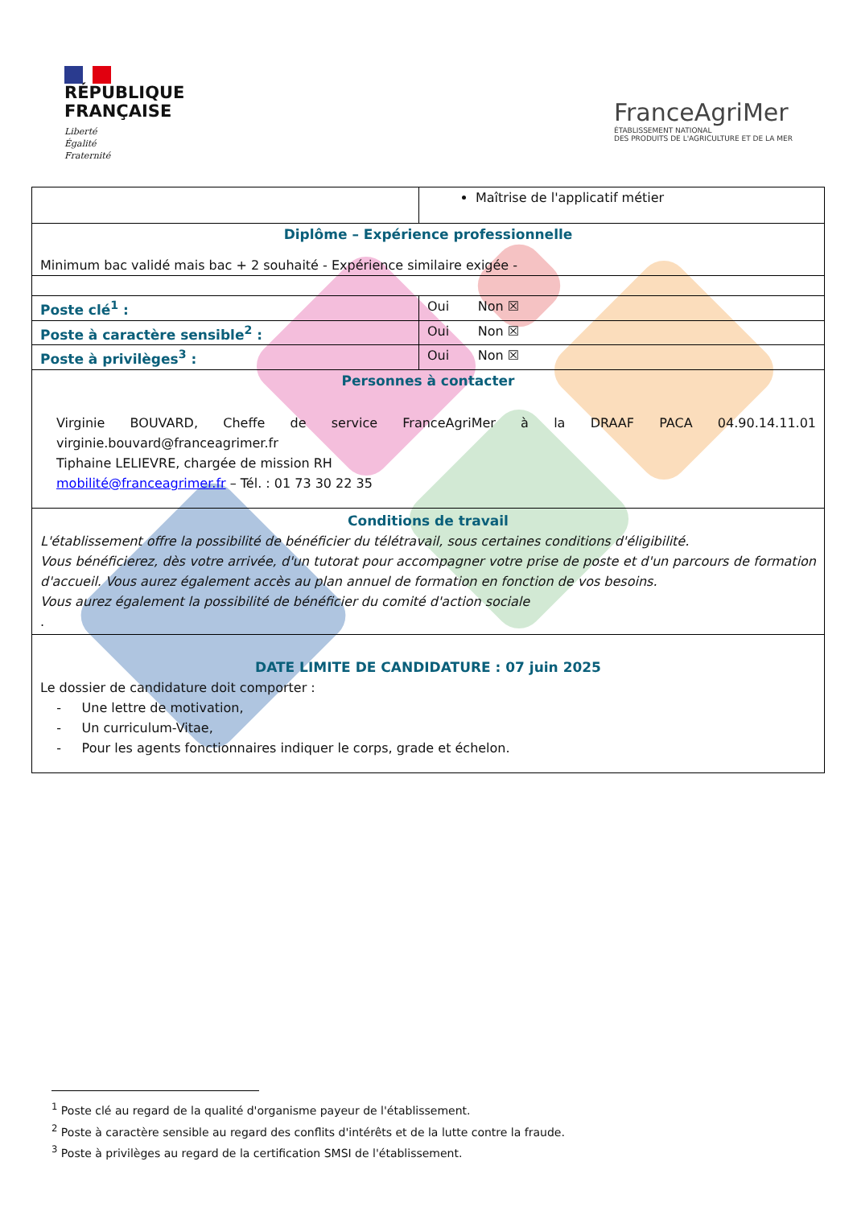RÉPUBLIQUE
FRANÇAISE
Liberté
Égalité
Fraternité
FranceAgriMer
ÉTABLISSEMENT NATIONAL
DES PRODUITS DE L'AGRICULTURE ET DE LA MER
| | Maîtrise de l'applicatif métier |
| Diplôme – Expérience professionnelle Minimum bac validé mais bac + 2 souhaité - Expérience similaire exigée - | |
| Poste clé<sup>1</sup> : | Oui Non ☒ |
| Poste à caractère sensible<sup>2</sup> : | Oui Non ☒ |
| Poste à privilèges<sup>3</sup> : | Oui Non ☒ |
| Personnes à contacter Virginie BOUVARD, Cheffe de service FranceAgriMer à la DRAAF PACA 04.90.14.11.01 virginie.bouvard@franceagrimer.fr Tiphaine LELIEVRE, chargée de mission RH mobilité@franceagrimer.fr – Tél. : 01 73 30 22 35 | |
| Conditions de travail L'établissement offre la possibilité de bénéficier du télétravail, sous certaines conditions d'éligibilité. Vous bénéficierez, dès votre arrivée, d'un tutorat pour accompagner votre prise de poste et d'un parcours de formation d'accueil. Vous aurez également accès au plan annuel de formation en fonction de vos besoins. Vous aurez également la possibilité de bénéficier du comité d'action sociale . | |
| DATE LIMITE DE CANDIDATURE : 07 juin 2025 Le dossier de candidature doit comporter : - Une lettre de motivation, - Un curriculum-Vitae, - Pour les agents fonctionnaires indiquer le corps, grade et échelon. | |
<sup>1</sup> Poste clé au regard de la qualité d'organisme payeur de l'établissement.
<sup>2</sup> Poste à caractère sensible au regard des conflits d'intérêts et de la lutte contre la fraude.
<sup>3</sup> Poste à privilèges au regard de la certification SMSI de l'établissement.